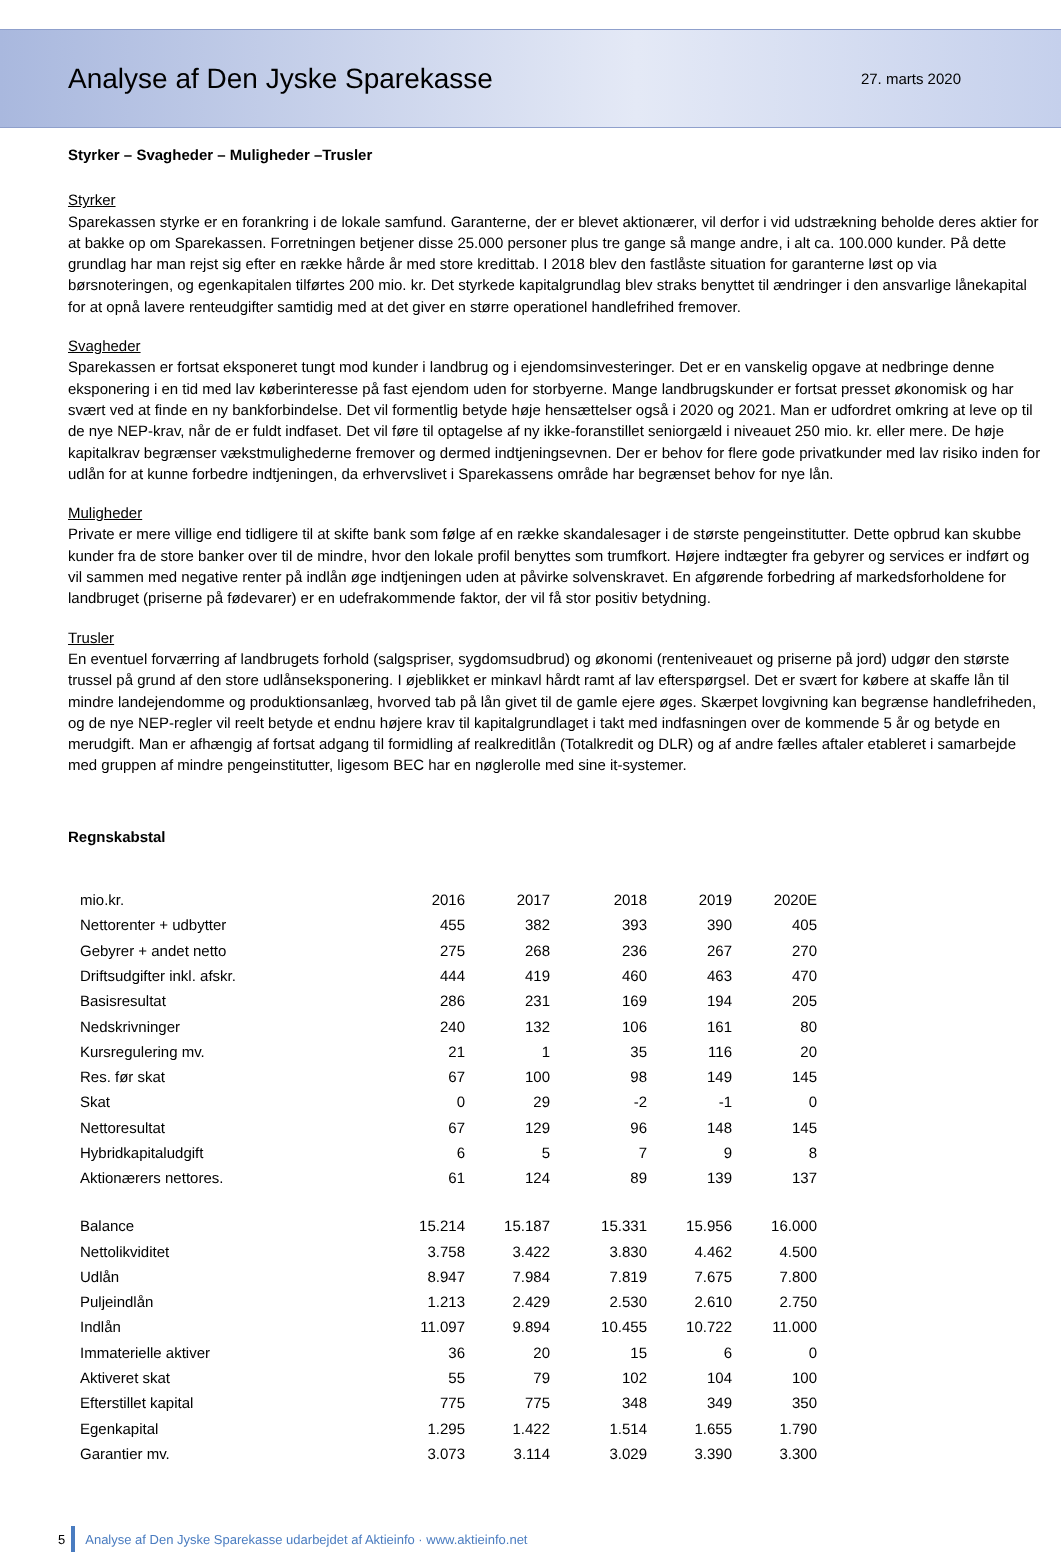Analyse af Den Jyske Sparekasse
27. marts 2020
Styrker – Svagheder – Muligheder –Trusler
Styrker
Sparekassen styrke er en forankring i de lokale samfund. Garanterne, der er blevet aktionærer, vil derfor i vid udstrækning beholde deres aktier for at bakke op om Sparekassen. Forretningen betjener disse 25.000 personer plus tre gange så mange andre, i alt ca. 100.000 kunder. På dette grundlag har man rejst sig efter en række hårde år med store kredittab. I 2018 blev den fastlåste situation for garanterne løst op via børsnoteringen, og egenkapitalen tilførtes 200 mio. kr. Det styrkede kapitalgrundlag blev straks benyttet til ændringer i den ansvarlige lånekapital for at opnå lavere renteudgifter samtidig med at det giver en større operationel handlefrihed fremover.
Svagheder
Sparekassen er fortsat eksponeret tungt mod kunder i landbrug og i ejendomsinvesteringer. Det er en vanskelig opgave at nedbringe denne eksponering i en tid med lav køberinteresse på fast ejendom uden for storbyerne. Mange landbrugskunder er fortsat presset økonomisk og har svært ved at finde en ny bankforbindelse. Det vil formentlig betyde høje hensættelser også i 2020 og 2021. Man er udfordret omkring at leve op til de nye NEP-krav, når de er fuldt indfaset. Det vil føre til optagelse af ny ikke-foranstillet seniorgæld i niveauet 250 mio. kr. eller mere. De høje kapitalkrav begrænser vækstmulighederne fremover og dermed indtjeningsevnen. Der er behov for flere gode privatkunder med lav risiko inden for udlån for at kunne forbedre indtjeningen, da erhvervslivet i Sparekassens område har begrænset behov for nye lån.
Muligheder
Private er mere villige end tidligere til at skifte bank som følge af en række skandalesager i de største pengeinstitutter. Dette opbrud kan skubbe kunder fra de store banker over til de mindre, hvor den lokale profil benyttes som trumfkort. Højere indtægter fra gebyrer og services er indført og vil sammen med negative renter på indlån øge indtjeningen uden at påvirke solvenskravet. En afgørende forbedring af markedsforholdene for landbruget (priserne på fødevarer) er en udefrakommende faktor, der vil få stor positiv betydning.
Trusler
En eventuel forværring af landbrugets forhold (salgspriser, sygdomsudbrud) og økonomi (renteniveauet og priserne på jord) udgør den største trussel på grund af den store udlånseksponering. I øjeblikket er minkavl hårdt ramt af lav efterspørgsel. Det er svært for købere at skaffe lån til mindre landejendomme og produktionsanlæg, hvorved tab på lån givet til de gamle ejere øges. Skærpet lovgivning kan begrænse handlefriheden, og de nye NEP-regler vil reelt betyde et endnu højere krav til kapitalgrundlaget i takt med indfasningen over de kommende 5 år og betyde en merudgift. Man er afhængig af fortsat adgang til formidling af realkreditlån (Totalkredit og DLR) og af andre fælles aftaler etableret i samarbejde med gruppen af mindre pengeinstitutter, ligesom BEC har en nøglerolle med sine it-systemer.
Regnskabstal
| mio.kr. | 2016 | 2017 | 2018 | 2019 | 2020E |
| Nettorenter + udbytter | 455 | 382 | 393 | 390 | 405 |
| Gebyrer + andet netto | 275 | 268 | 236 | 267 | 270 |
| Driftsudgifter inkl. afskr. | 444 | 419 | 460 | 463 | 470 |
| Basisresultat | 286 | 231 | 169 | 194 | 205 |
| Nedskrivninger | 240 | 132 | 106 | 161 | 80 |
| Kursregulering mv. | 21 | 1 | 35 | 116 | 20 |
| Res. før skat | 67 | 100 | 98 | 149 | 145 |
| Skat | 0 | 29 | -2 | -1 | 0 |
| Nettoresultat | 67 | 129 | 96 | 148 | 145 |
| Hybridkapitaludgift | 6 | 5 | 7 | 9 | 8 |
| Aktionærers nettores. | 61 | 124 | 89 | 139 | 137 |
| Balance | 15.214 | 15.187 | 15.331 | 15.956 | 16.000 |
| Nettolikviditet | 3.758 | 3.422 | 3.830 | 4.462 | 4.500 |
| Udlån | 8.947 | 7.984 | 7.819 | 7.675 | 7.800 |
| Puljeindlån | 1.213 | 2.429 | 2.530 | 2.610 | 2.750 |
| Indlån | 11.097 | 9.894 | 10.455 | 10.722 | 11.000 |
| Immaterielle aktiver | 36 | 20 | 15 | 6 | 0 |
| Aktiveret skat | 55 | 79 | 102 | 104 | 100 |
| Efterstillet kapital | 775 | 775 | 348 | 349 | 350 |
| Egenkapital | 1.295 | 1.422 | 1.514 | 1.655 | 1.790 |
| Garantier mv. | 3.073 | 3.114 | 3.029 | 3.390 | 3.300 |
5
Analyse af Den Jyske Sparekasse udarbejdet af Aktieinfo · www.aktieinfo.net